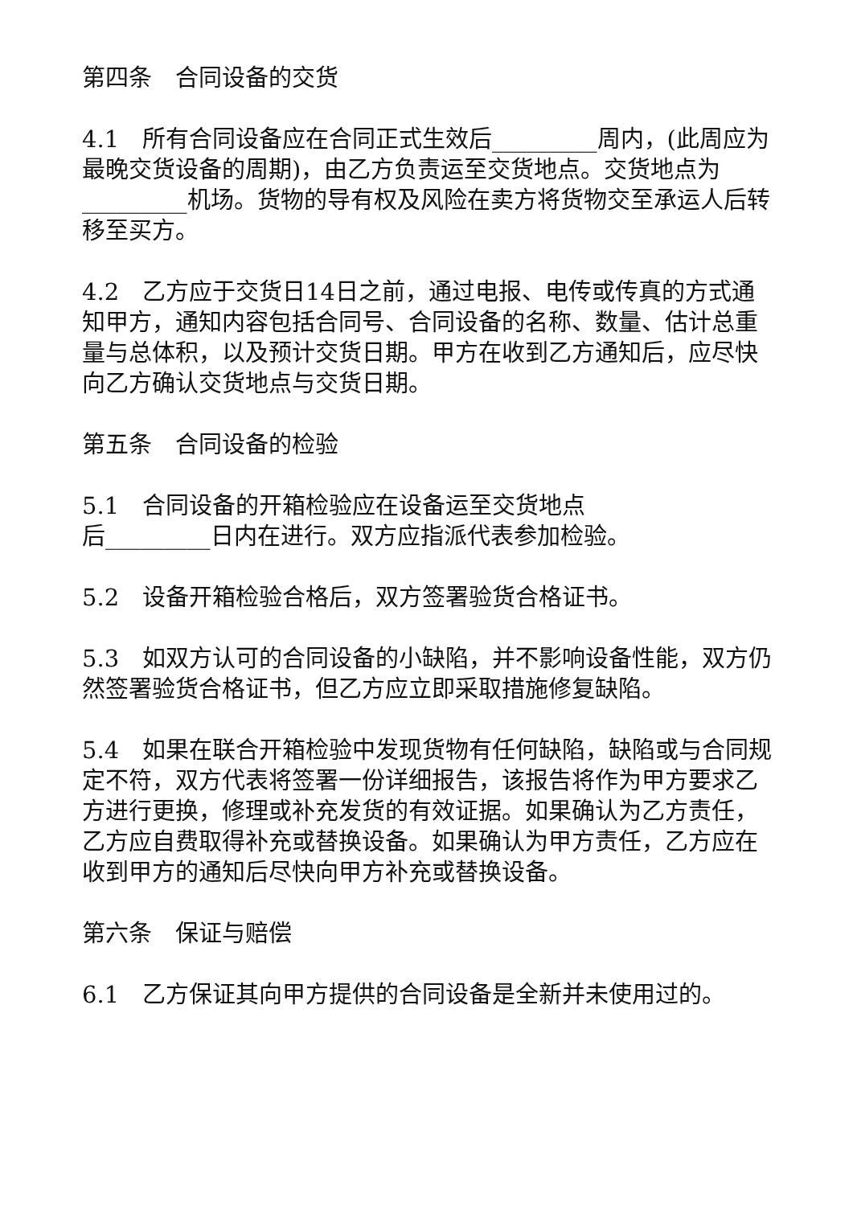第四条　合同设备的交货
4.1　所有合同设备应在合同正式生效后_________周内，(此周应为最晚交货设备的周期)，由乙方负责运至交货地点。交货地点为_________机场。货物的导有权及风险在卖方将货物交至承运人后转移至买方。
4.2　乙方应于交货日14日之前，通过电报、电传或传真的方式通知甲方，通知内容包括合同号、合同设备的名称、数量、估计总重量与总体积，以及预计交货日期。甲方在收到乙方通知后，应尽快向乙方确认交货地点与交货日期。
第五条　合同设备的检验
5.1　合同设备的开箱检验应在设备运至交货地点
后_________日内在进行。双方应指派代表参加检验。
5.2　设备开箱检验合格后，双方签署验货合格证书。
5.3　如双方认可的合同设备的小缺陷，并不影响设备性能，双方仍然签署验货合格证书，但乙方应立即采取措施修复缺陷。
5.4　如果在联合开箱检验中发现货物有任何缺陷，缺陷或与合同规定不符，双方代表将签署一份详细报告，该报告将作为甲方要求乙方进行更换，修理或补充发货的有效证据。如果确认为乙方责任，乙方应自费取得补充或替换设备。如果确认为甲方责任，乙方应在收到甲方的通知后尽快向甲方补充或替换设备。
第六条　保证与赔偿
6.1　乙方保证其向甲方提供的合同设备是全新并未使用过的。